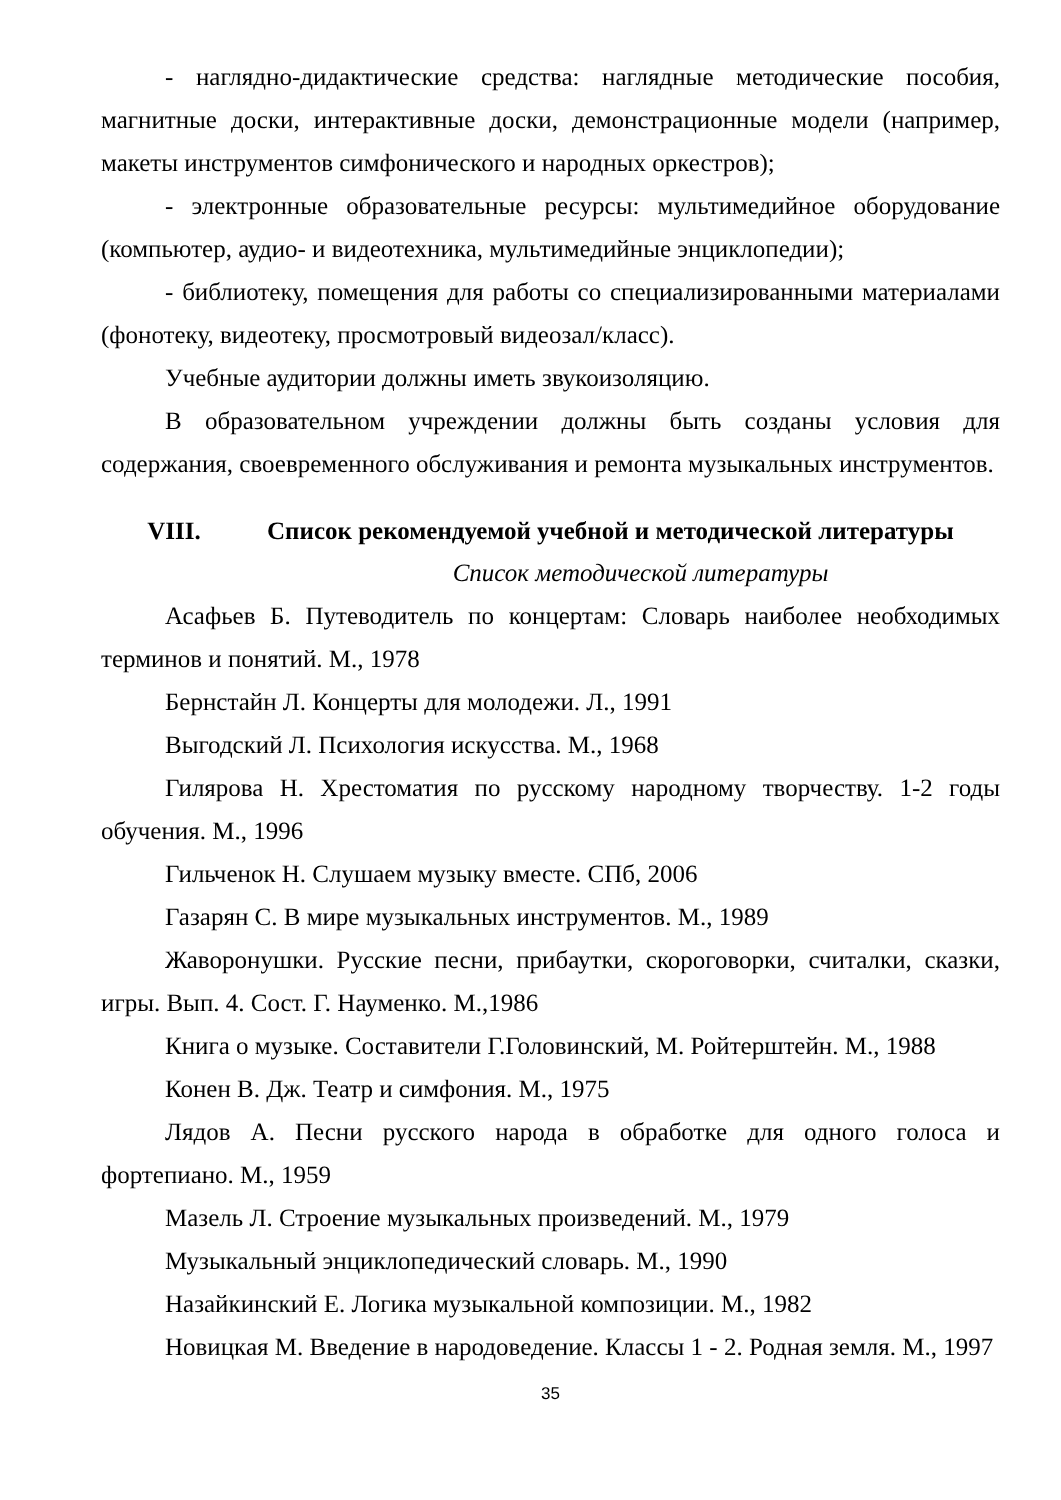- наглядно-дидактические средства: наглядные методические пособия, магнитные доски, интерактивные доски, демонстрационные модели (например, макеты инструментов симфонического и народных оркестров);
- электронные образовательные ресурсы: мультимедийное оборудование (компьютер, аудио- и видеотехника, мультимедийные энциклопедии);
- библиотеку, помещения для работы со специализированными материалами (фонотеку, видеотеку, просмотровый видеозал/класс).
Учебные аудитории должны иметь звукоизоляцию.
В образовательном учреждении должны быть созданы условия для содержания, своевременного обслуживания и ремонта музыкальных инструментов.
VIII. Список рекомендуемой учебной и методической литературы
Список методической литературы
Асафьев Б. Путеводитель по концертам: Словарь наиболее необходимых терминов и понятий. М., 1978
Бернстайн Л. Концерты для молодежи. Л., 1991
Выгодский Л. Психология искусства. М., 1968
Гилярова Н. Хрестоматия по русскому народному творчеству. 1-2 годы обучения. М., 1996
Гильченок Н. Слушаем музыку вместе. СПб, 2006
Газарян С. В мире музыкальных инструментов. М., 1989
Жаворонушки. Русские песни, прибаутки, скороговорки, считалки, сказки, игры. Вып. 4. Сост. Г. Науменко. М.,1986
Книга о музыке. Составители Г.Головинский, М. Ройтерштейн. М., 1988
Конен В. Дж. Театр и симфония. М., 1975
Лядов А. Песни русского народа в обработке для одного голоса и фортепиано. М., 1959
Мазель Л. Строение музыкальных произведений. М., 1979
Музыкальный энциклопедический словарь. М., 1990
Назайкинский Е. Логика музыкальной композиции. М., 1982
Новицкая М. Введение в народоведение. Классы 1 - 2. Родная земля. М., 1997
35